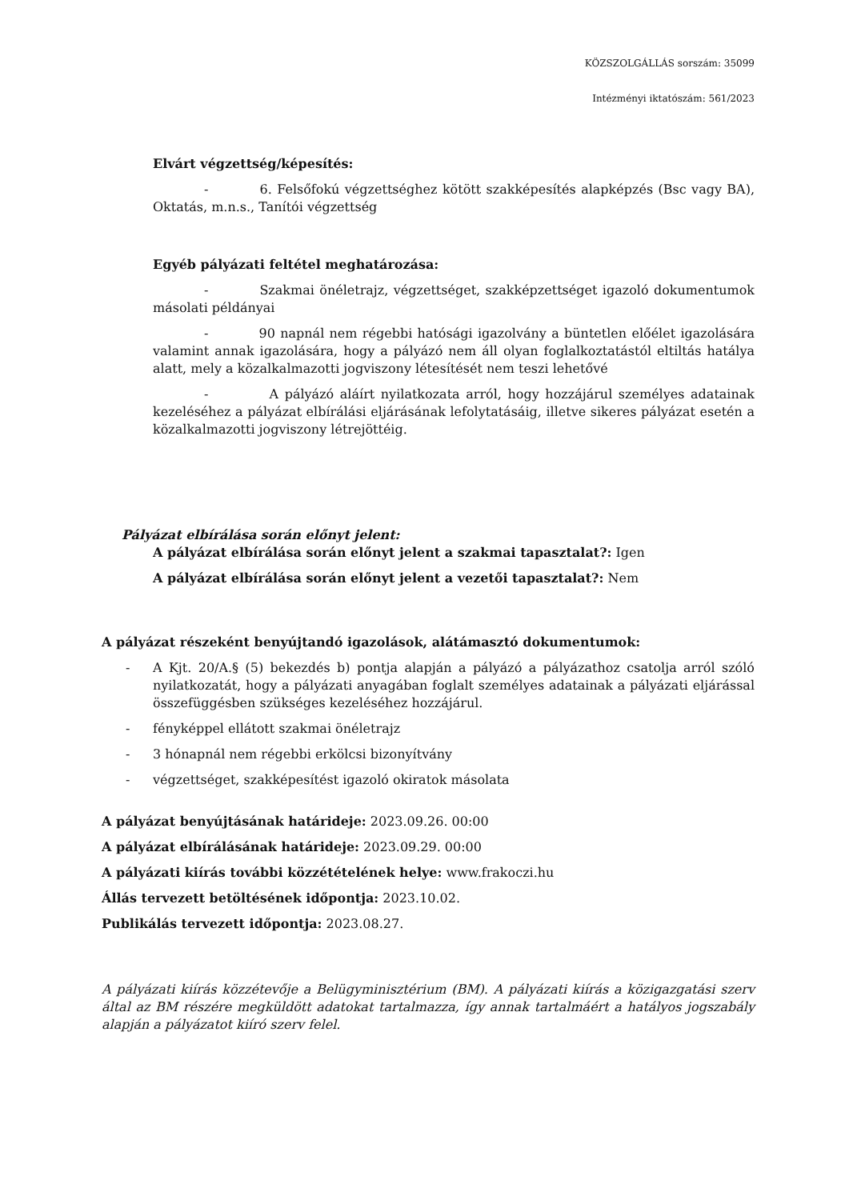KÖZSZOLGÁLLÁS sorszám: 35099
Intézményi iktatószám: 561/2023
Elvárt végzettség/képesítés:
- 6. Felsőfokú végzettséghez kötött szakképesítés alapképzés (Bsc vagy BA), Oktatás, m.n.s., Tanítói végzettség
Egyéb pályázati feltétel meghatározása:
- Szakmai önéletrajz, végzettséget, szakképzettséget igazoló dokumentumok másolati példányai
- 90 napnál nem régebbi hatósági igazolvány a büntetlen előélet igazolására valamint annak igazolására, hogy a pályázó nem áll olyan foglalkoztatástól eltiltás hatálya alatt, mely a közalkalmazotti jogviszony létesítését nem teszi lehetővé
- A pályázó aláírt nyilatkozata arról, hogy hozzájárul személyes adatainak kezeléséhez a pályázat elbírálási eljárásának lefolytatásáig, illetve sikeres pályázat esetén a közalkalmazotti jogviszony létrejöttéig.
Pályázat elbírálása során előnyt jelent:
A pályázat elbírálása során előnyt jelent a szakmai tapasztalat?: Igen
A pályázat elbírálása során előnyt jelent a vezetői tapasztalat?: Nem
A pályázat részeként benyújtandó igazolások, alátámasztó dokumentumok:
- A Kjt. 20/A.§ (5) bekezdés b) pontja alapján a pályázó a pályázathoz csatolja arról szóló nyilatkozatát, hogy a pályázati anyagában foglalt személyes adatainak a pályázati eljárással összefüggésben szükséges kezeléséhez hozzájárul.
- fényképpel ellátott szakmai önéletrajz
- 3 hónapnál nem régebbi erkölcsi bizonyítvány
- végzettséget, szakképesítést igazoló okiratok másolata
A pályázat benyújtásának határideje: 2023.09.26. 00:00
A pályázat elbírálásának határideje: 2023.09.29. 00:00
A pályázati kiírás további közzétételének helye: www.frakoczi.hu
Állás tervezett betöltésének időpontja: 2023.10.02.
Publikálás tervezett időpontja: 2023.08.27.
A pályázati kiírás közzétevője a Belügyminisztérium (BM). A pályázati kiírás a közigazgatási szerv által az BM részére megküldött adatokat tartalmazza, így annak tartalmáért a hatályos jogszabály alapján a pályázatot kiíró szerv felel.